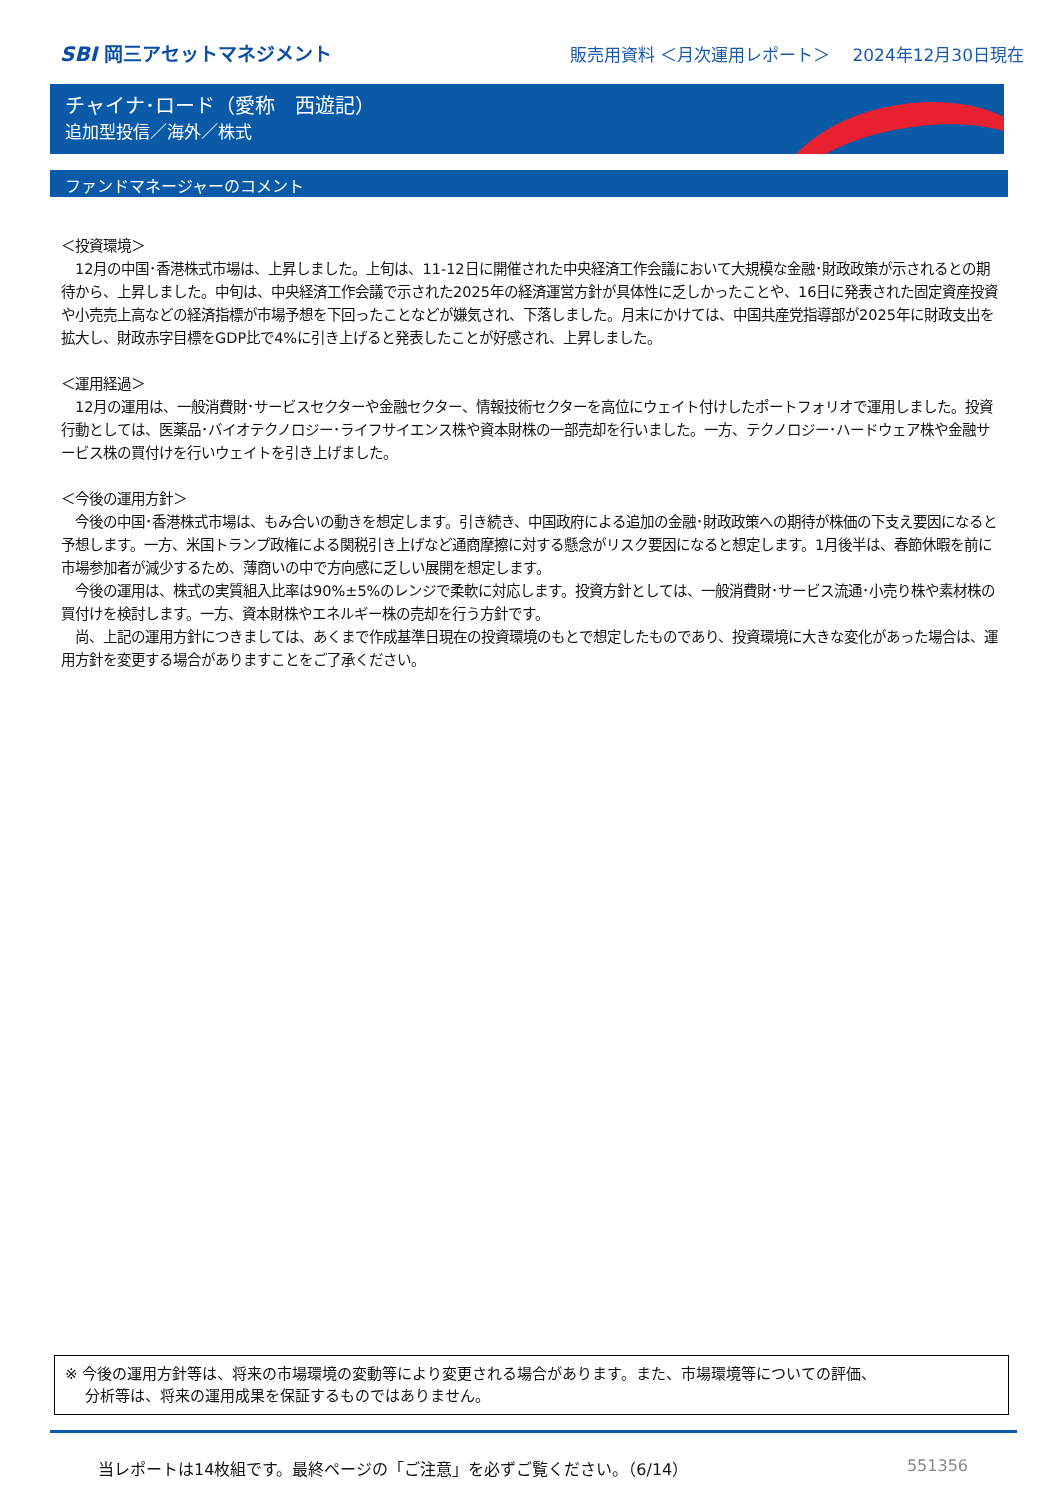SBI 岡三アセットマネジメント
販売用資料 ＜月次運用レポート＞　 2024年12月30日現在
チャイナ･ロード（愛称　西遊記）
追加型投信／海外／株式
ファンドマネージャーのコメント
＜投資環境＞
　12月の中国･香港株式市場は、上昇しました。上旬は、11-12日に開催された中央経済工作会議において大規模な金融･財政政策が示されるとの期待から、上昇しました。中旬は、中央経済工作会議で示された2025年の経済運営方針が具体性に乏しかったことや、16日に発表された固定資産投資や小売売上高などの経済指標が市場予想を下回ったことなどが嫌気され、下落しました。月末にかけては、中国共産党指導部が2025年に財政支出を拡大し、財政赤字目標をGDP比で4%に引き上げると発表したことが好感され、上昇しました。
＜運用経過＞
　12月の運用は、一般消費財･サービスセクターや金融セクター、情報技術セクターを高位にウェイト付けしたポートフォリオで運用しました。投資行動としては、医薬品･バイオテクノロジー･ライフサイエンス株や資本財株の一部売却を行いました。一方、テクノロジー･ハードウェア株や金融サービス株の買付けを行いウェイトを引き上げました。
＜今後の運用方針＞
　今後の中国･香港株式市場は、もみ合いの動きを想定します。引き続き、中国政府による追加の金融･財政政策への期待が株価の下支え要因になると予想します。一方、米国トランプ政権による関税引き上げなど通商摩擦に対する懸念がリスク要因になると想定します。1月後半は、春節休暇を前に市場参加者が減少するため、薄商いの中で方向感に乏しい展開を想定します。
　今後の運用は、株式の実質組入比率は90%±5%のレンジで柔軟に対応します。投資方針としては、一般消費財･サービス流通･小売り株や素材株の買付けを検討します。一方、資本財株やエネルギー株の売却を行う方針です。
　尚、上記の運用方針につきましては、あくまで作成基準日現在の投資環境のもとで想定したものであり、投資環境に大きな変化があった場合は、運用方針を変更する場合がありますことをご了承ください。
※ 今後の運用方針等は、将来の市場環境の変動等により変更される場合があります。また、市場環境等についての評価、
　 分析等は、将来の運用成果を保証するものではありません。
当レポートは14枚組です。最終ページの「ご注意」を必ずご覧ください。（6/14） 551356